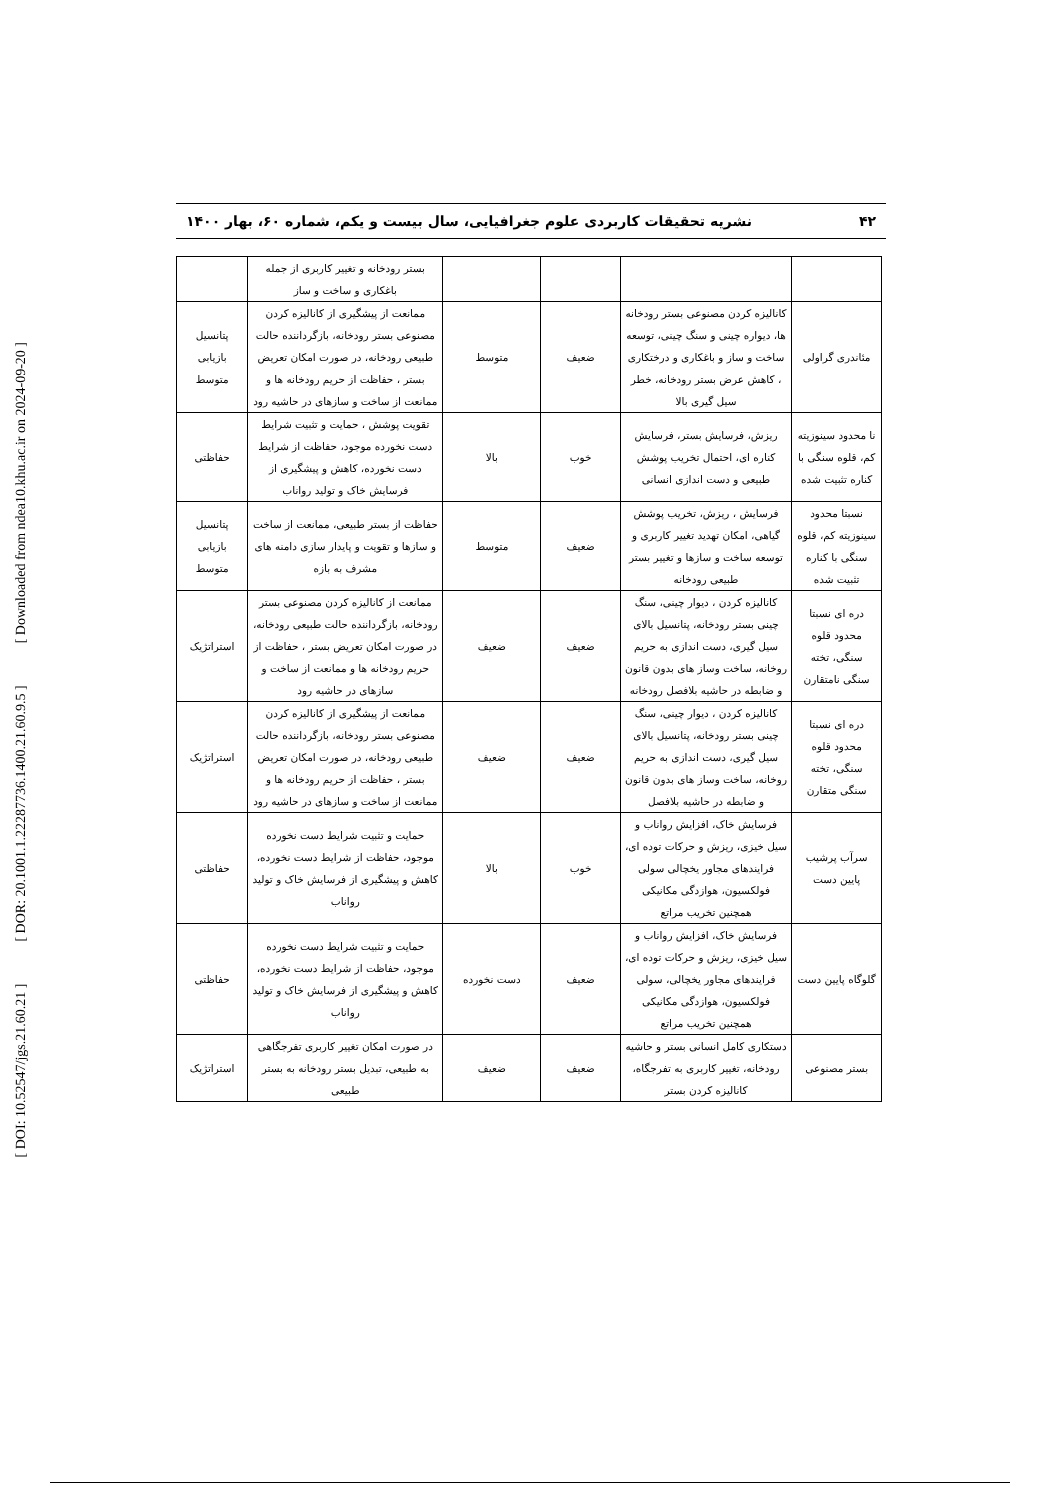[ DOI: 10.52547/jgs.21.60.21 ] [ DOR: 20.1001.1.22287736.1400.21.60.9.5 ] [ Downloaded from ndea10.khu.ac.ir on 2024-09-20 ]
۴۲ نشریه تحقیقات کاربردی علوم جغرافیایی، سال بیست و یکم، شماره ۶۰، بهار ۱۴۰۰
| | | | | بستر رودخانه و تغییر کاربری از جمله باغکاری و ساخت و ساز | |
| مئاندری گراولی | کانالیزه کردن مصنوعی بستر رودخانه ها، دیواره چینی و سنگ چینی، توسعه ساخت و ساز و باغکاری و درختکاری ، کاهش عرض بستر رودخانه، خطر سیل گیری بالا | ضعیف | متوسط | ممانعت از پیشگیری از کانالیزه کردن مصنوعی بستر رودخانه، بازگرداننده حالت طبیعی رودخانه، در صورت امکان تعریض بستر ، حفاظت از حریم رودخانه ها و ممانعت از ساخت و سازهای در حاشیه رود | پتانسیل بازیابی متوسط |
| نا محدود سینوزیته کم، قلوه سنگی با کناره تثبیت شده | ریزش، فرسایش بستر، فرسایش کناره ای، احتمال تخریب پوشش طبیعی و دست اندازی انسانی | خوب | بالا | تقویت پوشش ، حمایت و تثبیت شرایط دست نخورده موجود، حفاظت از شرایط دست نخورده، کاهش و پیشگیری از فرسایش خاک و تولید رواناب | حفاظتی |
| نسبتا محدود سینوزیته کم، قلوه سنگی با کناره تثبیت شده | فرسایش ، ریزش، تخریب پوشش گیاهی، امکان تهدید تغییر کاربری و توسعه ساخت و سازها و تغییر بستر طبیعی رودخانه | ضعیف | متوسط | حفاظت از بستر طبیعی، ممانعت از ساخت و سازها و تقویت و پایدار سازی دامنه های مشرف به بازه | پتانسیل بازیابی متوسط |
| دره ای نسبتا محدود قلوه سنگی، تخته سنگی نامتقارن | کانالیزه کردن ، دیوار چینی، سنگ چینی بستر رودخانه، پتانسیل بالای سیل گیری، دست اندازی به حریم روخانه، ساخت وساز های بدون قانون و ضابطه در حاشیه بلافصل رودخانه | ضعیف | ضعیف | ممانعت از کانالیزه کردن مصنوعی بستر رودخانه، بازگرداننده حالت طبیعی رودخانه، در صورت امکان تعریض بستر ، حفاظت از حریم رودخانه ها و ممانعت از ساخت و سازهای در حاشیه رود | استراتژیک |
| دره ای نسبتا محدود قلوه سنگی، تخته سنگی متقارن | کانالیزه کردن ، دیوار چینی، سنگ چینی بستر رودخانه، پتانسیل بالای سیل گیری، دست اندازی به حریم روخانه، ساخت وساز های بدون قانون و ضابطه در حاشیه بلافصل | ضعیف | ضعیف | ممانعت از پیشگیری از کانالیزه کردن مصنوعی بستر رودخانه، بازگرداننده حالت طبیعی رودخانه، در صورت امکان تعریض بستر ، حفاظت از حریم رودخانه ها و ممانعت از ساخت و سازهای در حاشیه رود | استراتژیک |
| سرآب پرشیب پایین دست | فرسایش خاک، افزایش رواناب و سیل خیزی، ریزش و حرکات توده ای، فرایندهای مجاور یخچالی سولی فولکسیون، هوازدگی مکانیکی همچنین تخریب مراتع | خوب | بالا | حمایت و تثبیت شرایط دست نخورده موجود، حفاظت از شرایط دست نخورده، کاهش و پیشگیری از فرسایش خاک و تولید رواناب | حفاظتی |
| گلوگاه پایین دست | فرسایش خاک، افزایش رواناب و سیل خیزی، ریزش و حرکات توده ای، فرایندهای مجاور یخچالی، سولی فولکسیون، هوازدگی مکانیکی همچنین تخریب مراتع | ضعیف | دست نخورده | حمایت و تثبیت شرایط دست نخورده موجود، حفاظت از شرایط دست نخورده، کاهش و پیشگیری از فرسایش خاک و تولید رواناب | حفاظتی |
| بستر مصنوعی | دستکاری کامل انسانی بستر و حاشیه رودخانه، تغییر کاربری به تفرجگاه، کانالیزه کردن بستر | ضعیف | ضعیف | در صورت امکان تغییر کاربری تفرجگاهی به طبیعی، تبدیل بستر رودخانه به بستر طبیعی | استراتژیک |